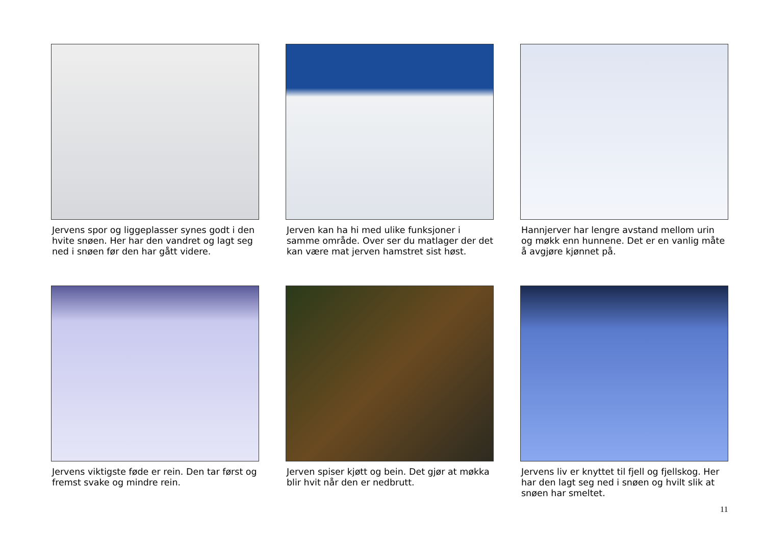Jervens spor og liggeplasser synes godt i den hvite snøen. Her har den vandret og lagt seg ned i snøen før den har gått videre.
Jerven kan ha hi med ulike funksjoner i samme område. Over ser du matlager der det kan være mat jerven hamstret sist høst.
Hannjerver har lengre avstand mellom urin og møkk enn hunnene. Det er en vanlig måte å avgjøre kjønnet på.
Jervens viktigste føde er rein. Den tar først og fremst svake og mindre rein.
Jerven spiser kjøtt og bein. Det gjør at møkka blir hvit når den er nedbrutt.
Jervens liv er knyttet til fjell og fjellskog. Her har den lagt seg ned i snøen og hvilt slik at snøen har smeltet.
11